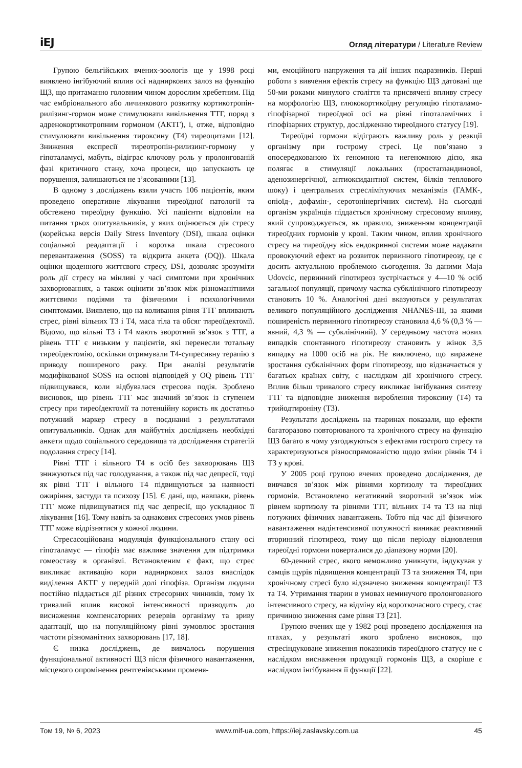iEJ Огляд літератури / Literature Review
Групою бельгійських вчених-зоологів ще у 1998 році виявлено інгібуючий вплив осі надниркових залоз на функцію ЩЗ, що притаманно головним чином дорослим хребетним. Під час ембріонального або личинкового розвитку кортикотропін-рилізинг-гормон може стимулювати вивільнення ТТГ, поряд з адренокортикотропним гормоном (АКТГ), і, отже, відповідно стимулювати вивільнення тироксину (Т4) тиреоцитами [12]. Зниження експресії тиреотропін-рилизинг-гормону у гіпоталамусі, мабуть, відіграє ключову роль у пролонгованій фазі критичного стану, хоча процеси, що запускають це порушення, залишаються не з’ясованими [13].
В одному з досліджень взяли участь 106 пацієнтів, яким проведено оперативне лікування тиреоїдної патології та обстежено тиреоїдну функцію. Усі пацієнти відповіли на питання трьох опитувальників, у яких оцінюється дія стресу (корейська версія Daily Stress Inventory (DSI), шкала оцінки соціальної реадаптації і коротка шкала стресового перевантаження (SOSS) та відкрита анкета (OQ)). Шкала оцінки щоденного життєвого стресу, DSI, дозволяє зрозуміти роль дії стресу на мінливі у часі симптоми при хронічних захворюваннях, а також оцінити зв’язок між різноманітними життєвими подіями та фізичними і психологічними симптомами. Виявлено, що на коливання рівня ТТГ впливають стрес, рівні вільних Т3 і Т4, маса тіла та обсяг тиреоїдектомії. Відомо, що вільні Т3 і Т4 мають зворотний зв’язок з ТТГ, а рівень ТТГ є низьким у пацієнтів, які перенесли тотальну тиреоїдектомію, оскільки отримували Т4-супресивну терапію з приводу поширеного раку. При аналізі результатів модифікованої SOSS на основі відповідей у OQ рівень ТТГ підвищувався, коли відбувалася стресова подія. Зроблено висновок, що рівень ТТГ має значний зв’язок із ступенем стресу при тиреоїдектомії та потенційну користь як достатньо потужний маркер стресу в поєднанні з результатами опитувальників. Однак для майбутніх досліджень необхідні анкети щодо соціального середовища та дослідження стратегій подолання стресу [14].
Рівні ТТГ і вільного Т4 в осіб без захворювань ЩЗ знижуються під час голодування, а також під час депресії, тоді як рівні ТТГ і вільного Т4 підвищуються за наявності ожиріння, застуди та психозу [15]. Є дані, що, навпаки, рівень ТТГ може підвищуватися під час депресії, що ускладнює її лікування [16]. Тому навіть за однакових стресових умов рівень ТТГ може відрізнятися у кожної людини.
Стресасоційована модуляція функціонального стану осі гіпоталамус — гіпофіз має важливе значення для підтримки гомеостазу в організмі. Встановленим є факт, що стрес викликає активацію кори надниркових залоз внаслідок виділення АКТГ у передній долі гіпофіза. Організм людини постійно піддається дії різних стресорних чинників, тому їх тривалий вплив високої інтенсивності призводить до виснаження компенсаторних резервів організму та зриву адаптації, що на популяційному рівні зумовлює зростання частоти різноманітних захворювань [17, 18].
Є низка досліджень, де вивчалось порушення функціональної активності ЩЗ після фізичного навантаження, місцевого опромінення рентгенівськими променя-
ми, емоційного напруження та дії інших подразників. Перші роботи з вивчення ефектів стресу на функцію ЩЗ датовані ще 50-ми роками минулого століття та присвячені впливу стресу на морфологію ЩЗ, глюкокортикоїдну регуляцію гіпоталамо-гіпофізарної тиреоїдної осі на рівні гіпоталамічних і гіпофізарних структур, дослідженню тиреоїдного статусу [19].
Тиреоїдні гормони відіграють важливу роль у реакції організму при гострому стресі. Це пов’язано з опосередкованою їх геномною та негеномною дією, яка полягає в стимуляції локальних (простагландинової, аденозинергічної, антиоксидантної систем, білків теплового шоку) і центральних стреслімітуючих механізмів (ГАМК-, опіоїд-, дофамін-, серотонінергічних систем). На сьогодні організм українців піддається хронічному стресовому впливу, який супроводжується, як правило, зниженням концентрації тиреоїдних гормонів у крові. Таким чином, вплив хронічного стресу на тиреоїдну вісь ендокринної системи може надавати провокуючий ефект на розвиток первинного гіпотиреозу, це є досить актуальною проблемою сьогодення. За даними Maja Udovcic, первинний гіпотиреоз зустрічається у 4—10 % осіб загальної популяції, причому частка субклінічного гіпотиреозу становить 10 %. Аналогічні дані вказуються у результатах великого популяційного дослідження NHANES-III, за якими поширеність первинного гіпотиреозу становила 4,6 % (0,3 % — явний, 4,3 % — субклінічний). У середньому частота нових випадків спонтанного гіпотиреозу становить у жінок 3,5 випадку на 1000 осіб на рік. Не виключено, що виражене зростання субклінічних форм гіпотиреозу, що відзначається у багатьох країнах світу, є наслідком дії хронічного стресу. Вплив більш тривалого стресу викликає інгібування синтезу ТТГ та відповідне зниження вироблення тироксину (Т4) та трийодтироніну (Т3).
Результати досліджень на тваринах показали, що ефекти багаторазово повторюваного та хронічного стресу на функцію ЩЗ багато в чому узгоджуються з ефектами гострого стресу та характеризуються різноспрямованістю щодо зміни рівнів Т4 і Т3 у крові.
У 2005 році групою вчених проведено дослідження, де вивчався зв’язок між рівнями кортизолу та тиреоїдних гормонів. Встановлено негативний зворотний зв’язок між рівнем кортизолу та рівнями ТТГ, вільних Т4 та Т3 на піці потужних фізичних навантажень. Тобто під час дії фізичного навантаження надінтенсивної потужності виникає реактивний вторинний гіпотиреоз, тому що після періоду відновлення тиреоїдні гормони поверталися до діапазону норми [20].
60-денний стрес, якого неможливо уникнути, індукував у самців щурів підвищення концентрації Т3 та зниження Т4, при хронічному стресі було відзначено зниження концентрації Т3 та Т4. Утримання тварин в умовах неминучого пролонгованого інтенсивного стресу, на відміну від короткочасного стресу, стає причиною зниження саме рівня Т3 [21].
Групою вчених ще у 1982 році проведено дослідження на птахах, у результаті якого зроблено висновок, що стресіндуковане зниження показників тиреоїдного статусу не є наслідком виснаження продукції гормонів ЩЗ, а скоріше є наслідком інгібування її функції [22].
Том 19, № 6, 2023 www.mif-ua.com, https://iej.zaslavsky.com.ua 45